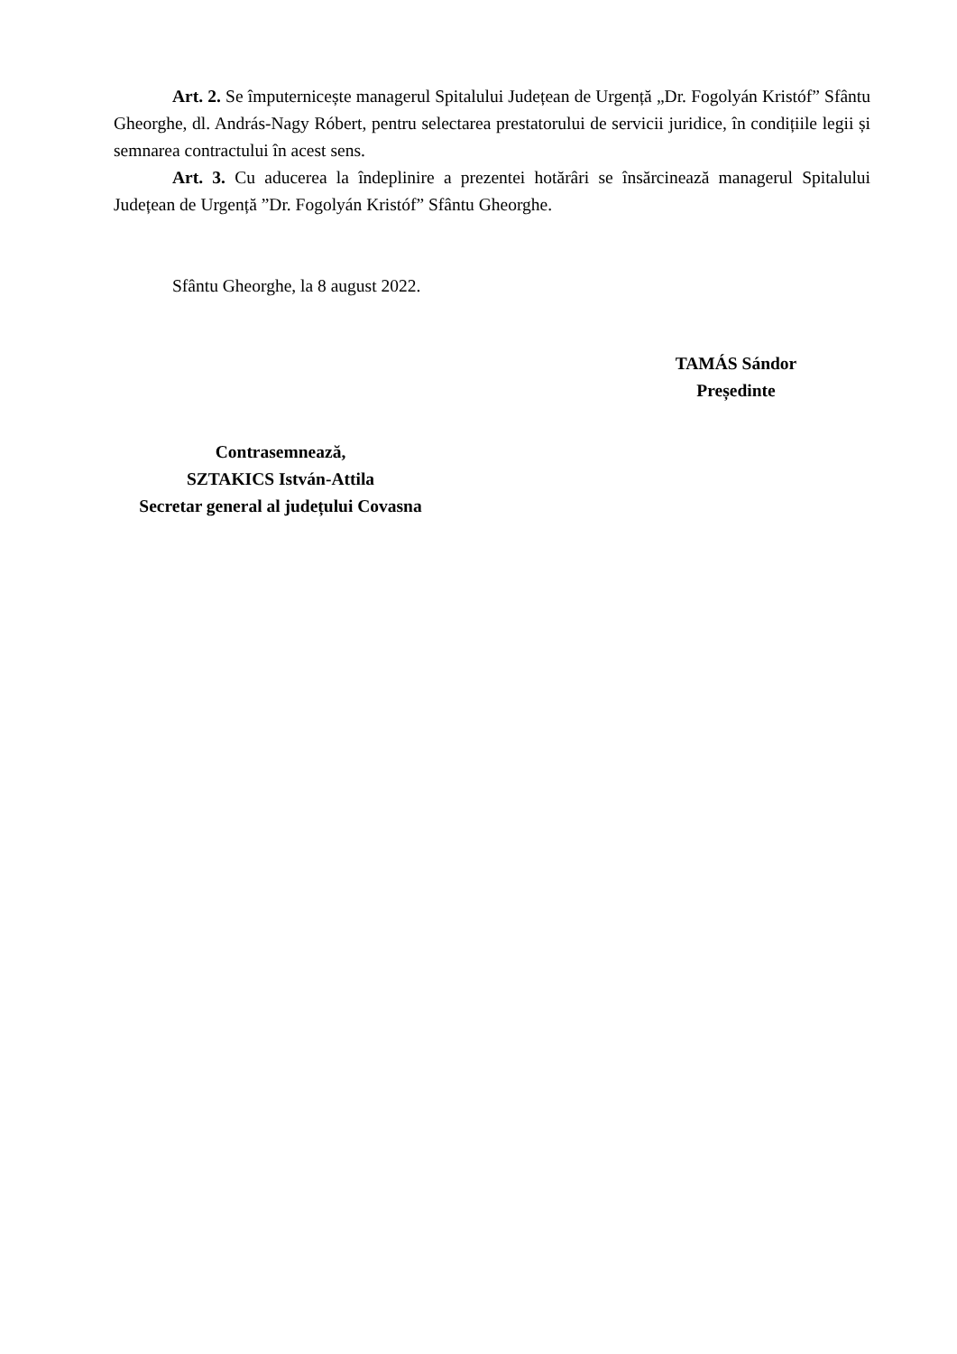Art. 2. Se împuternicește managerul Spitalului Județean de Urgență „Dr. Fogolyán Kristóf” Sfântu Gheorghe, dl. András-Nagy Róbert, pentru selectarea prestatorului de servicii juridice, în condițiile legii și semnarea contractului în acest sens.
Art. 3. Cu aducerea la îndeplinire a prezentei hotărâri se însărcinează managerul Spitalului Județean de Urgență ”Dr. Fogolyán Kristóf” Sfântu Gheorghe.
Sfântu Gheorghe, la 8 august 2022.
TAMÁS Sándor
Președinte
Contrasemnează,
SZTAKICS István-Attila
Secretar general al județului Covasna